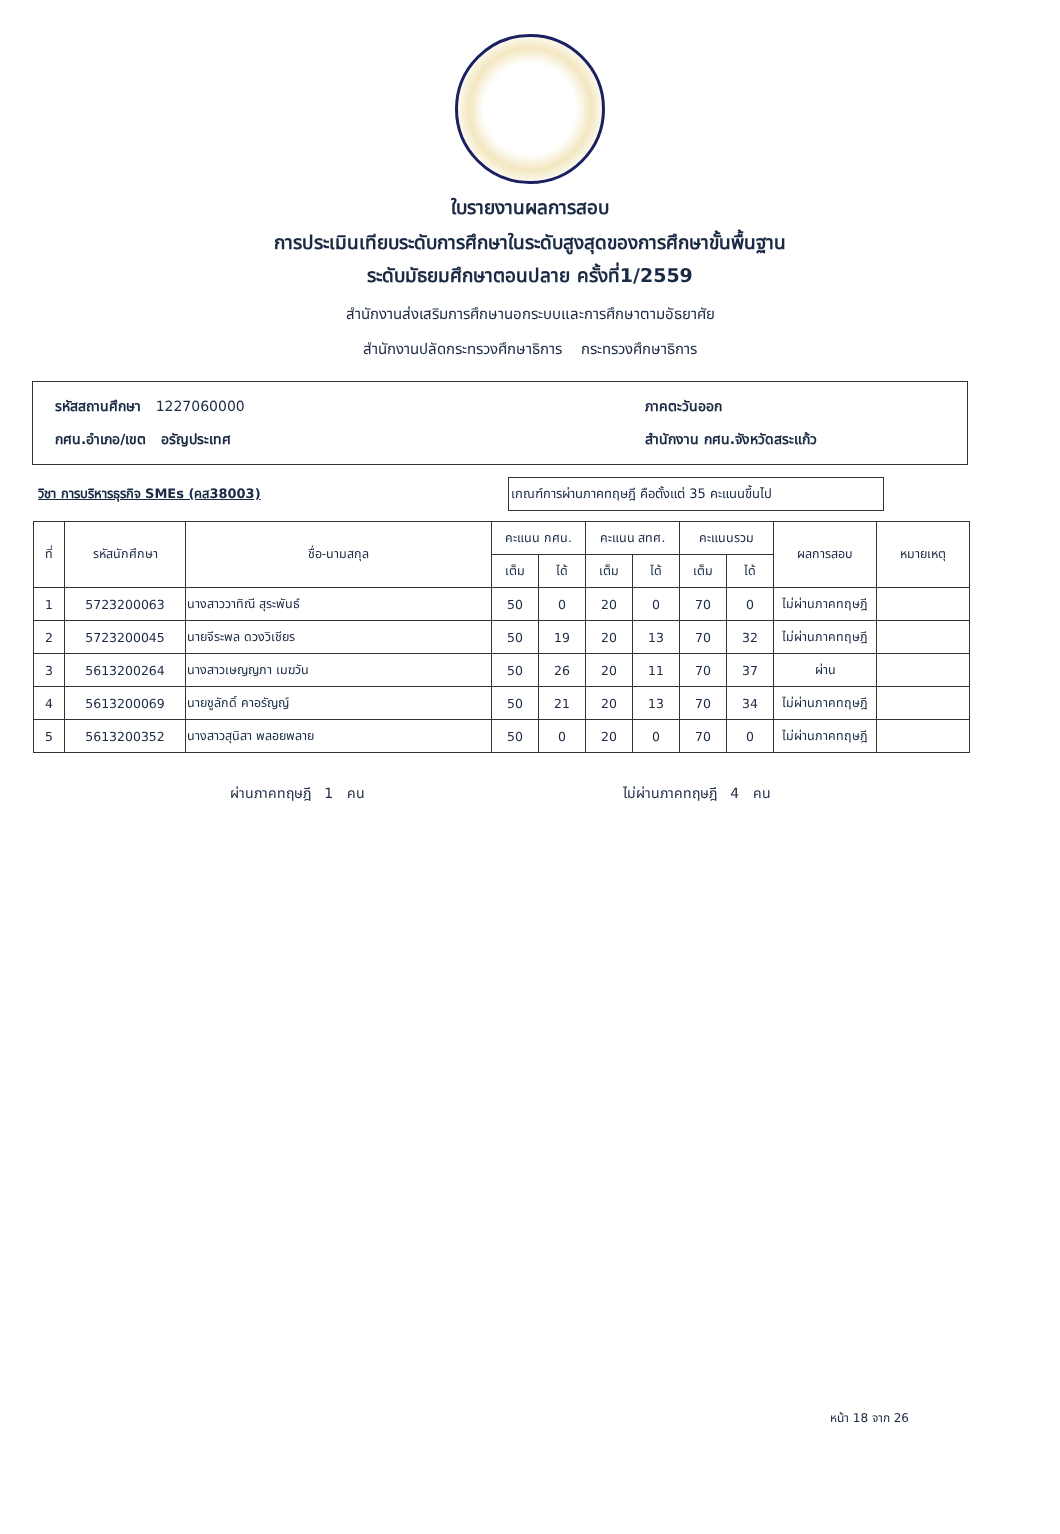ใบรายงานผลการสอบ
การประเมินเทียบระดับการศึกษาในระดับสูงสุดของการศึกษาขั้นพื้นฐาน
ระดับมัธยมศึกษาตอนปลาย ครั้งที่1/2559
สำนักงานส่งเสริมการศึกษานอกระบบและการศึกษาตามอัธยาศัย
สำนักงานปลัดกระทรวงศึกษาธิการ กระทรวงศึกษาธิการ
รหัสสถานศึกษา 1227060000 ภาคตะวันออก
กศน.อำเภอ/เขต อรัญประเทศ สำนักงาน กศน.จังหวัดสระแก้ว
วิชา การบริหารธุรกิจ SMEs (คส38003)
เกณฑ์การผ่านภาคทฤษฎี คือตั้งแต่ 35 คะแนนขึ้นไป
| ที่ | รหัสนักศึกษา | ชื่อ-นามสกุล | คะแนน กศน. | | คะแนน สทศ. | | คะแนนรวม | | ผลการสอบ | หมายเหตุ |
| --- | --- | --- | --- | --- | --- | --- | --- | --- | --- | --- |
| | | | เต็ม | ได้ | เต็ม | ได้ | เต็ม | ได้ | | |
| 1 | 5723200063 | นางสาววาทิณี สุระพันธ์ | 50 | 0 | 20 | 0 | 70 | 0 | ไม่ผ่านภาคทฤษฎี | |
| 2 | 5723200045 | นายจีระพล ดวงวิเชียร | 50 | 19 | 20 | 13 | 70 | 32 | ไม่ผ่านภาคทฤษฎี | |
| 3 | 5613200264 | นางสาวเษญญภา เมฆวัน | 50 | 26 | 20 | 11 | 70 | 37 | ผ่าน | |
| 4 | 5613200069 | นายชูลักดิ์ คาอรัญญ์ | 50 | 21 | 20 | 13 | 70 | 34 | ไม่ผ่านภาคทฤษฎี | |
| 5 | 5613200352 | นางสาวสุนิสา พลอยพลาย | 50 | 0 | 20 | 0 | 70 | 0 | ไม่ผ่านภาคทฤษฎี | |
ผ่านภาคทฤษฎี 1 คน ไม่ผ่านภาคทฤษฎี 4 คน
หน้า 18 จาก 26